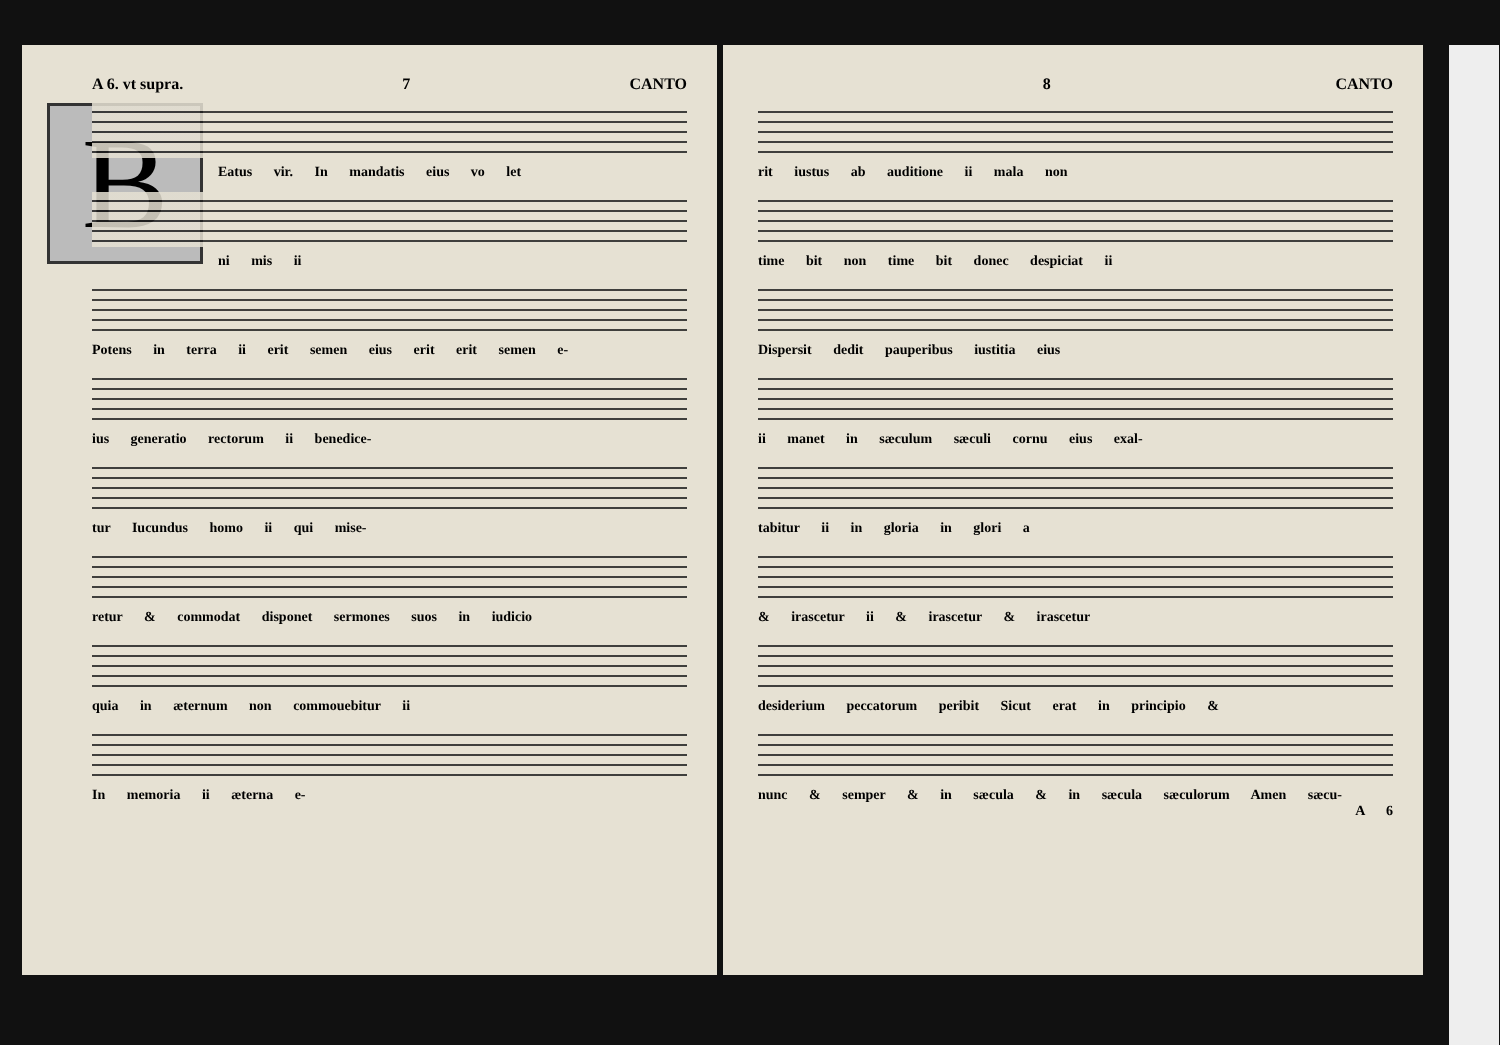A 6. vt supra. 7 CANTO
B
Eatus vir. In mandatis eius vo let
ni mis ii
Potens in terra ii erit semen eius erit erit semen e-
ius generatio rectorum ii benedice-
tur Iucundus homo ii qui mise-
retur & commodat disponet sermones suos in iudicio
quia in æternum non commouebitur ii
In memoria ii æterna e-
8 CANTO
rit iustus ab auditione ii mala non
time bit non time bit donec despiciat ii
Dispersit dedit pauperibus iustitia eius
ii manet in sæculum sæculi cornu eius exal-
tabitur ii in gloria in glori a
& irascetur ii & irascetur & irascetur
desiderium peccatorum peribit Sicut erat in principio &
nunc & semper & in sæcula & in sæcula sæculorum Amen sæcu-
A 6